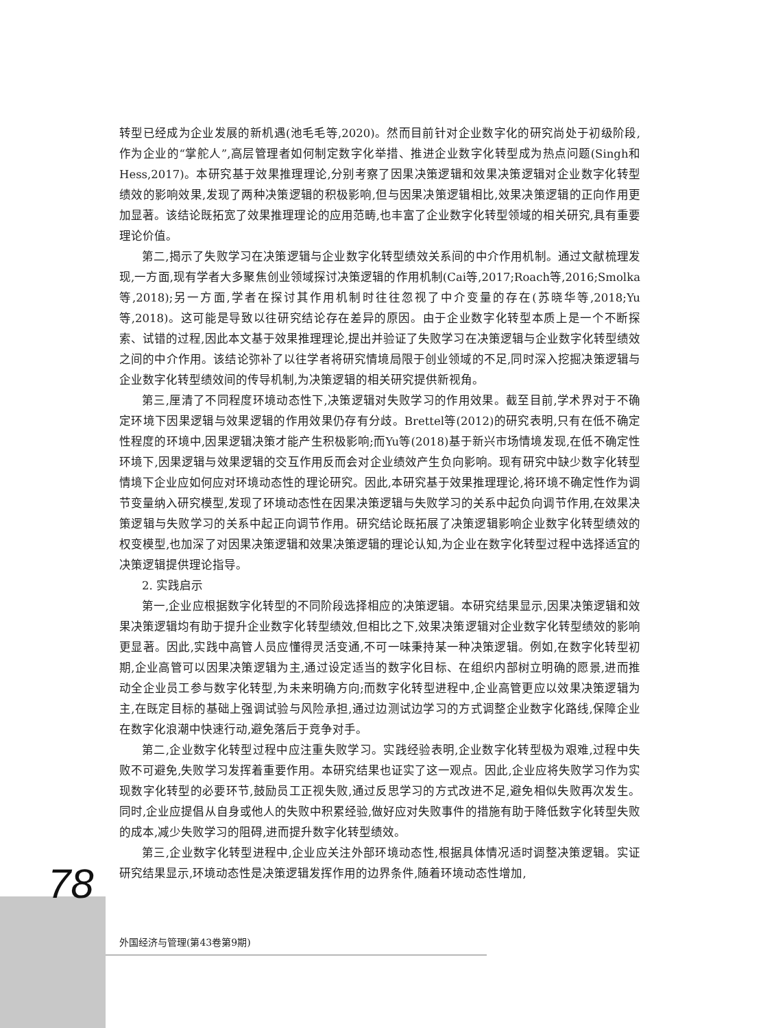转型已经成为企业发展的新机遇(池毛毛等,2020)。然而目前针对企业数字化的研究尚处于初级阶段,作为企业的“掌舵人”,高层管理者如何制定数字化举措、推进企业数字化转型成为热点问题(Singh和Hess,2017)。本研究基于效果推理理论,分别考察了因果决策逻辑和效果决策逻辑对企业数字化转型绩效的影响效果,发现了两种决策逻辑的积极影响,但与因果决策逻辑相比,效果决策逻辑的正向作用更加显著。该结论既拓宽了效果推理理论的应用范畴,也丰富了企业数字化转型领域的相关研究,具有重要理论价值。
第二,揭示了失败学习在决策逻辑与企业数字化转型绩效关系间的中介作用机制。通过文献梳理发现,一方面,现有学者大多聚焦创业领域探讨决策逻辑的作用机制(Cai等,2017;Roach等,2016;Smolka等,2018);另一方面,学者在探讨其作用机制时往往忽视了中介变量的存在(苏晓华等,2018;Yu等,2018)。这可能是导致以往研究结论存在差异的原因。由于企业数字化转型本质上是一个不断探索、试错的过程,因此本文基于效果推理理论,提出并验证了失败学习在决策逻辑与企业数字化转型绩效之间的中介作用。该结论弥补了以往学者将研究情境局限于创业领域的不足,同时深入挖掘决策逻辑与企业数字化转型绩效间的传导机制,为决策逻辑的相关研究提供新视角。
第三,厘清了不同程度环境动态性下,决策逻辑对失败学习的作用效果。截至目前,学术界对于不确定环境下因果逻辑与效果逻辑的作用效果仍存有分歧。Brettel等(2012)的研究表明,只有在低不确定性程度的环境中,因果逻辑决策才能产生积极影响;而Yu等(2018)基于新兴市场情境发现,在低不确定性环境下,因果逻辑与效果逻辑的交互作用反而会对企业绩效产生负向影响。现有研究中缺少数字化转型情境下企业应如何应对环境动态性的理论研究。因此,本研究基于效果推理理论,将环境不确定性作为调节变量纳入研究模型,发现了环境动态性在因果决策逻辑与失败学习的关系中起负向调节作用,在效果决策逻辑与失败学习的关系中起正向调节作用。研究结论既拓展了决策逻辑影响企业数字化转型绩效的权变模型,也加深了对因果决策逻辑和效果决策逻辑的理论认知,为企业在数字化转型过程中选择适宜的决策逻辑提供理论指导。
2. 实践启示
第一,企业应根据数字化转型的不同阶段选择相应的决策逻辑。本研究结果显示,因果决策逻辑和效果决策逻辑均有助于提升企业数字化转型绩效,但相比之下,效果决策逻辑对企业数字化转型绩效的影响更显著。因此,实践中高管人员应懂得灵活变通,不可一味秉持某一种决策逻辑。例如,在数字化转型初期,企业高管可以因果决策逻辑为主,通过设定适当的数字化目标、在组织内部树立明确的愿景,进而推动全企业员工参与数字化转型,为未来明确方向;而数字化转型进程中,企业高管更应以效果决策逻辑为主,在既定目标的基础上强调试验与风险承担,通过边测试边学习的方式调整企业数字化路线,保障企业在数字化浪潮中快速行动,避免落后于竞争对手。
第二,企业数字化转型过程中应注重失败学习。实践经验表明,企业数字化转型极为艰难,过程中失败不可避免,失败学习发挥着重要作用。本研究结果也证实了这一观点。因此,企业应将失败学习作为实现数字化转型的必要环节,鼓励员工正视失败,通过反思学习的方式改进不足,避免相似失败再次发生。同时,企业应提倡从自身或他人的失败中积累经验,做好应对失败事件的措施有助于降低数字化转型失败的成本,减少失败学习的阻碍,进而提升数字化转型绩效。
第三,企业数字化转型进程中,企业应关注外部环境动态性,根据具体情况适时调整决策逻辑。实证研究结果显示,环境动态性是决策逻辑发挥作用的边界条件,随着环境动态性增加,
78
外国经济与管理(第43卷第9期)